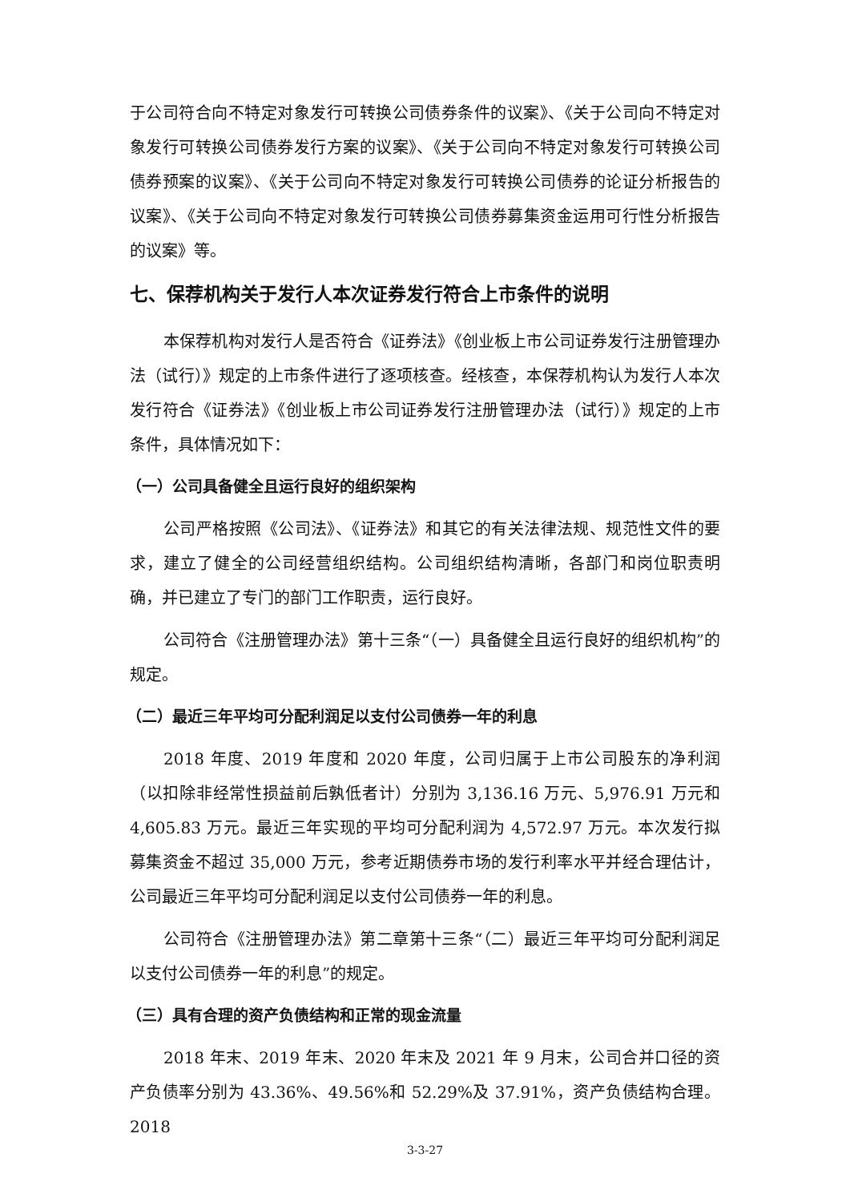于公司符合向不特定对象发行可转换公司债券条件的议案》、《关于公司向不特定对象发行可转换公司债券发行方案的议案》、《关于公司向不特定对象发行可转换公司债券预案的议案》、《关于公司向不特定对象发行可转换公司债券的论证分析报告的议案》、《关于公司向不特定对象发行可转换公司债券募集资金运用可行性分析报告的议案》等。
七、保荐机构关于发行人本次证券发行符合上市条件的说明
本保荐机构对发行人是否符合《证券法》《创业板上市公司证券发行注册管理办法（试行）》规定的上市条件进行了逐项核查。经核查，本保荐机构认为发行人本次发行符合《证券法》《创业板上市公司证券发行注册管理办法（试行）》规定的上市条件，具体情况如下：
（一）公司具备健全且运行良好的组织架构
公司严格按照《公司法》、《证券法》和其它的有关法律法规、规范性文件的要求，建立了健全的公司经营组织结构。公司组织结构清晰，各部门和岗位职责明确，并已建立了专门的部门工作职责，运行良好。
公司符合《注册管理办法》第十三条“（一）具备健全且运行良好的组织机构”的规定。
（二）最近三年平均可分配利润足以支付公司债券一年的利息
2018 年度、2019 年度和 2020 年度，公司归属于上市公司股东的净利润（以扣除非经常性损益前后孰低者计）分别为 3,136.16 万元、5,976.91 万元和 4,605.83 万元。最近三年实现的平均可分配利润为 4,572.97 万元。本次发行拟募集资金不超过 35,000 万元，参考近期债券市场的发行利率水平并经合理估计，公司最近三年平均可分配利润足以支付公司债券一年的利息。
公司符合《注册管理办法》第二章第十三条“（二）最近三年平均可分配利润足以支付公司债券一年的利息”的规定。
（三）具有合理的资产负债结构和正常的现金流量
2018 年末、2019 年末、2020 年末及 2021 年 9 月末，公司合并口径的资产负债率分别为 43.36%、49.56%和 52.29%及 37.91%，资产负债结构合理。2018
3-3-27